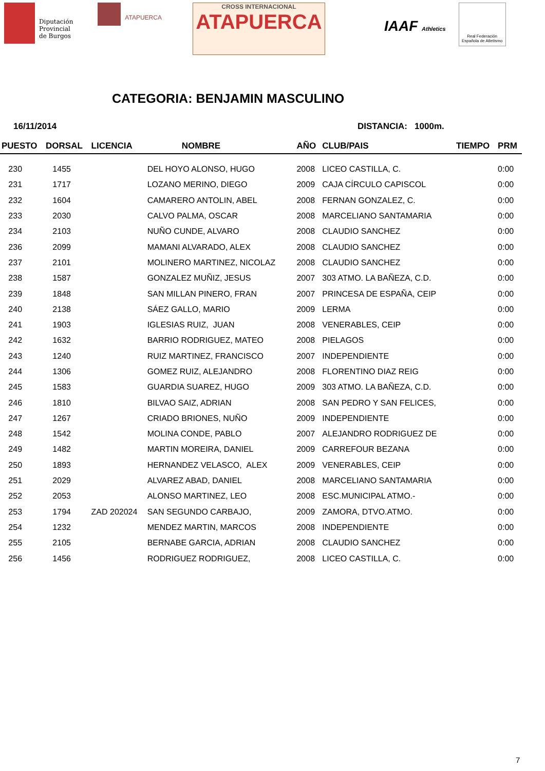Diputación
Provincial
de Burgos
ATAPUERCA
CROSS INTERNACIONAL
ATAPUERCA
IAAF Athletics
Real Federación Española de Atletismo
CATEGORIA: BENJAMIN MASCULINO
16/11/2014 DISTANCIA: 1000m.
| PUESTO | DORSAL | LICENCIA | NOMBRE | AÑO | CLUB/PAIS | TIEMPO | PRM |
| --- | --- | --- | --- | --- | --- | --- | --- |
| 230 | 1455 | | DEL HOYO ALONSO, HUGO | 2008 | LICEO CASTILLA, C. | | 0:00 |
| 231 | 1717 | | LOZANO MERINO, DIEGO | 2009 | CAJA CÍRCULO CAPISCOL | | 0:00 |
| 232 | 1604 | | CAMARERO ANTOLIN, ABEL | 2008 | FERNAN GONZALEZ, C. | | 0:00 |
| 233 | 2030 | | CALVO PALMA, OSCAR | 2008 | MARCELIANO SANTAMARIA | | 0:00 |
| 234 | 2103 | | NUÑO CUNDE, ALVARO | 2008 | CLAUDIO SANCHEZ | | 0:00 |
| 236 | 2099 | | MAMANI ALVARADO, ALEX | 2008 | CLAUDIO SANCHEZ | | 0:00 |
| 237 | 2101 | | MOLINERO MARTINEZ, NICOLAZ | 2008 | CLAUDIO SANCHEZ | | 0:00 |
| 238 | 1587 | | GONZALEZ MUÑIZ, JESUS | 2007 | 303 ATMO. LA BAÑEZA, C.D. | | 0:00 |
| 239 | 1848 | | SAN MILLAN PINERO, FRAN | 2007 | PRINCESA DE ESPAÑA, CEIP | | 0:00 |
| 240 | 2138 | | SÁEZ GALLO, MARIO | 2009 | LERMA | | 0:00 |
| 241 | 1903 | | IGLESIAS RUIZ, JUAN | 2008 | VENERABLES, CEIP | | 0:00 |
| 242 | 1632 | | BARRIO RODRIGUEZ, MATEO | 2008 | PIELAGOS | | 0:00 |
| 243 | 1240 | | RUIZ MARTINEZ, FRANCISCO | 2007 | INDEPENDIENTE | | 0:00 |
| 244 | 1306 | | GOMEZ RUIZ, ALEJANDRO | 2008 | FLORENTINO DIAZ REIG | | 0:00 |
| 245 | 1583 | | GUARDIA SUAREZ, HUGO | 2009 | 303 ATMO. LA BAÑEZA, C.D. | | 0:00 |
| 246 | 1810 | | BILVAO SAIZ, ADRIAN | 2008 | SAN PEDRO Y SAN FELICES, | | 0:00 |
| 247 | 1267 | | CRIADO BRIONES, NUÑO | 2009 | INDEPENDIENTE | | 0:00 |
| 248 | 1542 | | MOLINA CONDE, PABLO | 2007 | ALEJANDRO RODRIGUEZ DE | | 0:00 |
| 249 | 1482 | | MARTIN MOREIRA, DANIEL | 2009 | CARREFOUR BEZANA | | 0:00 |
| 250 | 1893 | | HERNANDEZ VELASCO, ALEX | 2009 | VENERABLES, CEIP | | 0:00 |
| 251 | 2029 | | ALVAREZ ABAD, DANIEL | 2008 | MARCELIANO SANTAMARIA | | 0:00 |
| 252 | 2053 | | ALONSO MARTINEZ, LEO | 2008 | ESC.MUNICIPAL ATMO.- | | 0:00 |
| 253 | 1794 | ZAD 202024 | SAN SEGUNDO CARBAJO, | 2009 | ZAMORA, DTVO.ATMO. | | 0:00 |
| 254 | 1232 | | MENDEZ MARTIN, MARCOS | 2008 | INDEPENDIENTE | | 0:00 |
| 255 | 2105 | | BERNABE GARCIA, ADRIAN | 2008 | CLAUDIO SANCHEZ | | 0:00 |
| 256 | 1456 | | RODRIGUEZ RODRIGUEZ, | 2008 | LICEO CASTILLA, C. | | 0:00 |
7